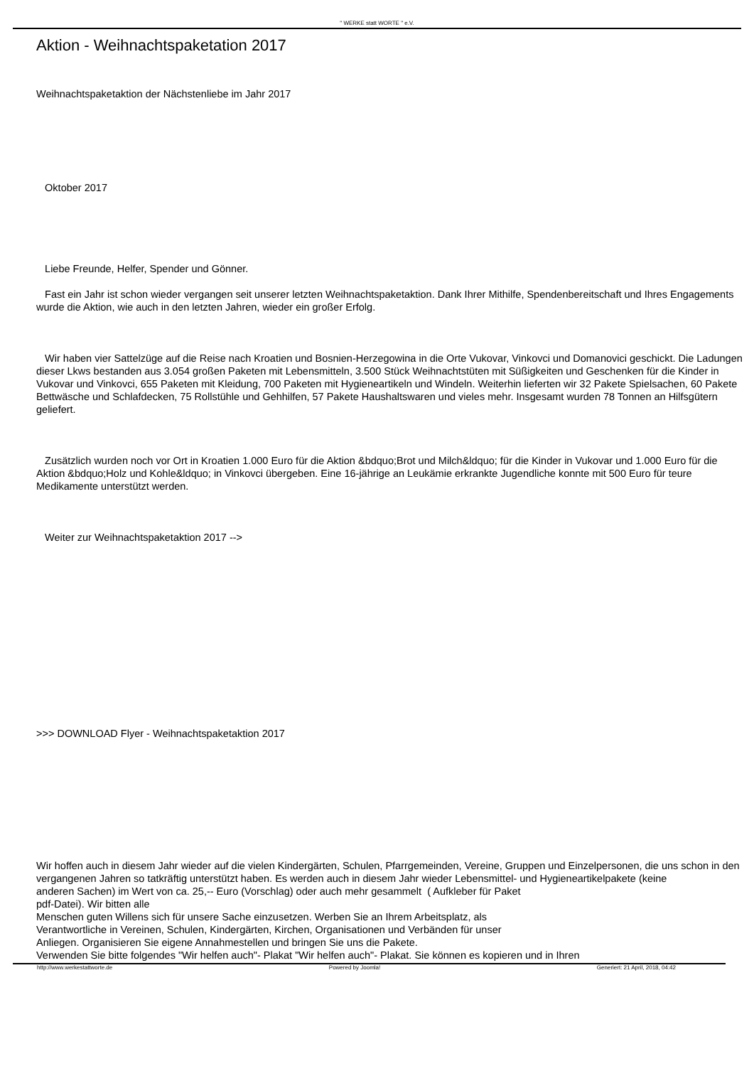" WERKE statt WORTE " e.V.
Aktion - Weihnachtspaketation 2017
Weihnachtspaketaktion der Nächstenliebe im Jahr 2017
Oktober 2017
Liebe Freunde, Helfer, Spender und Gönner.
Fast ein Jahr ist schon wieder vergangen seit unserer letzten Weihnachtspaketaktion. Dank Ihrer Mithilfe, Spendenbereitschaft und Ihres Engagements wurde die Aktion, wie auch in den letzten Jahren, wieder ein großer Erfolg.
Wir haben vier Sattelzüge auf die Reise nach Kroatien und Bosnien-Herzegowina in die Orte Vukovar, Vinkovci und Domanovici geschickt. Die Ladungen dieser Lkws bestanden aus 3.054 großen Paketen mit Lebensmitteln, 3.500 Stück Weihnachtstüten mit Süßigkeiten und Geschenken für die Kinder in Vukovar und Vinkovci, 655 Paketen mit Kleidung, 700 Paketen mit Hygieneartikeln und Windeln. Weiterhin lieferten wir 32 Pakete Spielsachen, 60 Pakete Bettwäsche und Schlafdecken, 75 Rollstühle und Gehhilfen, 57 Pakete Haushaltswaren und vieles mehr. Insgesamt wurden 78 Tonnen an Hilfsgütern geliefert.
Zusätzlich wurden noch vor Ort in Kroatien 1.000 Euro für die Aktion &bdquo;Brot und Milch&ldquo; für die Kinder in Vukovar und 1.000 Euro für die Aktion &bdquo;Holz und Kohle&ldquo; in Vinkovci übergeben. Eine 16-jährige an Leukämie erkrankte Jugendliche konnte mit 500 Euro für teure Medikamente unterstützt werden.
Weiter zur Weihnachtspaketaktion 2017 -->
>>> DOWNLOAD Flyer - Weihnachtspaketaktion 2017
Wir hoffen auch in diesem Jahr wieder auf die vielen Kindergärten, Schulen, Pfarrgemeinden, Vereine, Gruppen und Einzelpersonen, die uns schon in den vergangenen Jahren so tatkräftig unterstützt haben. Es werden auch in diesem Jahr wieder Lebensmittel- und Hygieneartikelpakete (keine
anderen Sachen) im Wert von ca. 25,-- Euro (Vorschlag) oder auch mehr gesammelt ( Aufkleber für Paket
pdf-Datei). Wir bitten alle
Menschen guten Willens sich für unsere Sache einzusetzen. Werben Sie an Ihrem Arbeitsplatz, als
Verantwortliche in Vereinen, Schulen, Kindergärten, Kirchen, Organisationen und Verbänden für unser
Anliegen. Organisieren Sie eigene Annahmestellen und bringen Sie uns die Pakete.
Verwenden Sie bitte folgendes "Wir helfen auch"- Plakat "Wir helfen auch"- Plakat. Sie können es kopieren und in Ihren
http://www.werkestattworte.de Powered by Joomla! Generiert: 21 April, 2018, 04:42